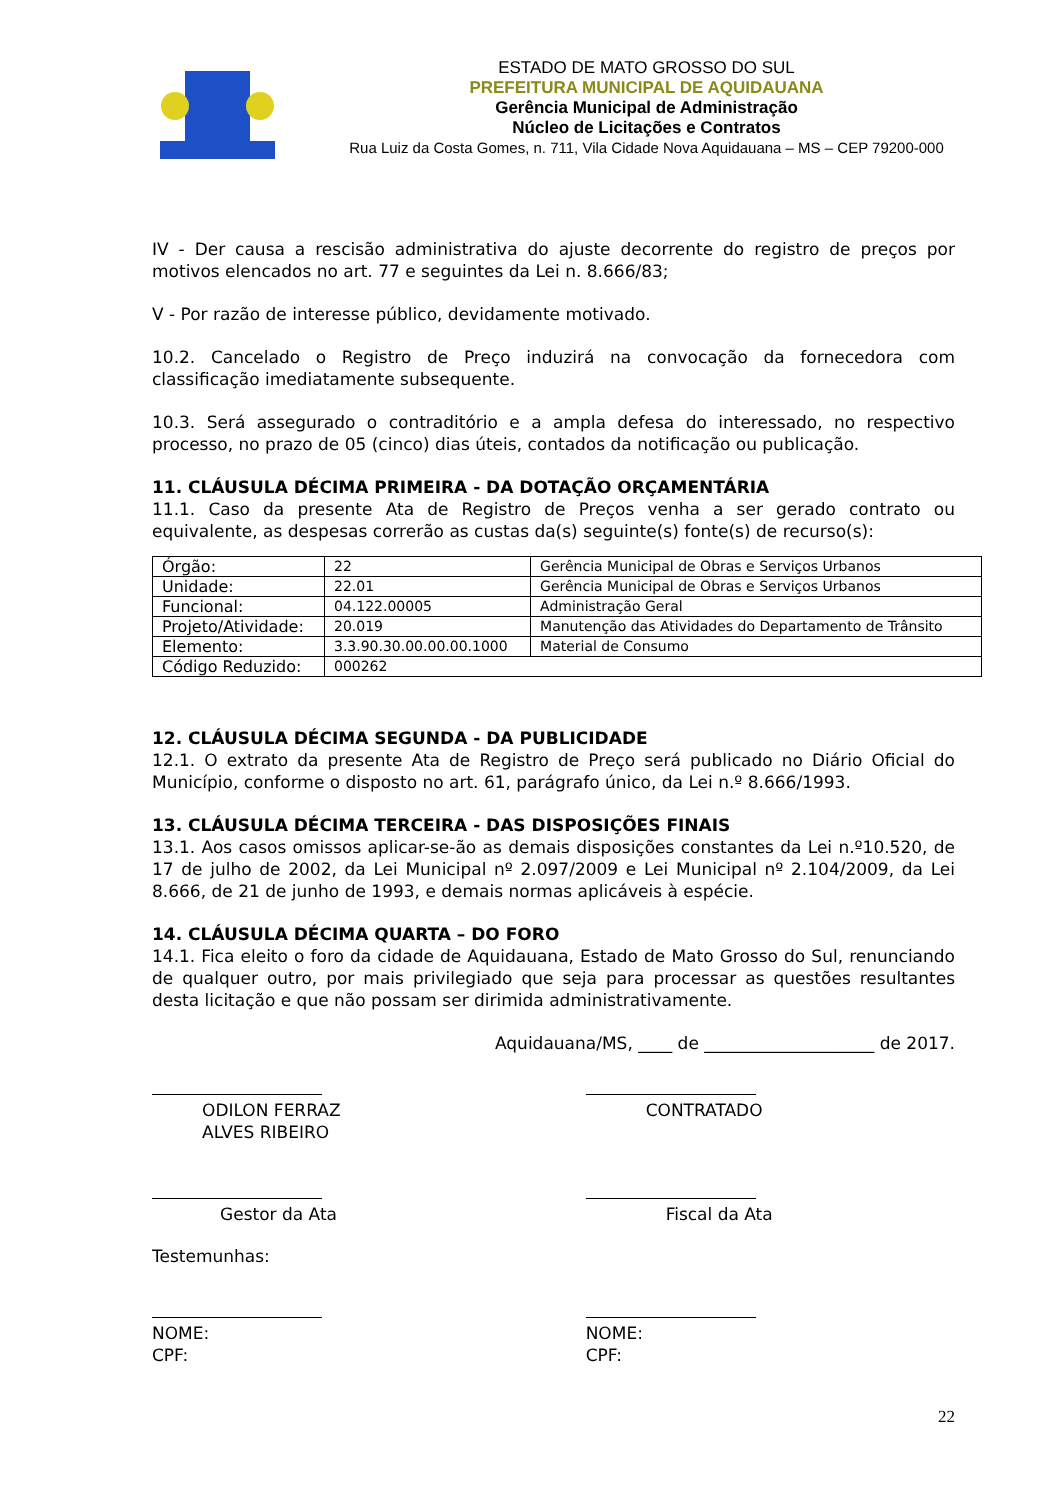ESTADO DE MATO GROSSO DO SUL
PREFEITURA MUNICIPAL DE AQUIDAUANA
Gerência Municipal de Administração
Núcleo de Licitações e Contratos
Rua Luiz da Costa Gomes, n. 711, Vila Cidade Nova Aquidauana – MS – CEP 79200-000
IV - Der causa a rescisão administrativa do ajuste decorrente do registro de preços por motivos elencados no art. 77 e seguintes da Lei n. 8.666/83;
V - Por razão de interesse público, devidamente motivado.
10.2. Cancelado o Registro de Preço induzirá na convocação da fornecedora com classificação imediatamente subsequente.
10.3. Será assegurado o contraditório e a ampla defesa do interessado, no respectivo processo, no prazo de 05 (cinco) dias úteis, contados da notificação ou publicação.
11. CLÁUSULA DÉCIMA PRIMEIRA - DA DOTAÇÃO ORÇAMENTÁRIA
11.1. Caso da presente Ata de Registro de Preços venha a ser gerado contrato ou equivalente, as despesas correrão as custas da(s) seguinte(s) fonte(s) de recurso(s):
| Órgão: | 22 | Gerência Municipal de Obras e Serviços Urbanos |
| Unidade: | 22.01 | Gerência Municipal de Obras e Serviços Urbanos |
| Funcional: | 04.122.00005 | Administração Geral |
| Projeto/Atividade: | 20.019 | Manutenção das Atividades do Departamento de Trânsito |
| Elemento: | 3.3.90.30.00.00.00.1000 | Material de Consumo |
| Código Reduzido: | 000262 | |
12. CLÁUSULA DÉCIMA SEGUNDA - DA PUBLICIDADE
12.1. O extrato da presente Ata de Registro de Preço será publicado no Diário Oficial do Município, conforme o disposto no art. 61, parágrafo único, da Lei n.º 8.666/1993.
13. CLÁUSULA DÉCIMA TERCEIRA - DAS DISPOSIÇÕES FINAIS
13.1. Aos casos omissos aplicar-se-ão as demais disposições constantes da Lei n.º10.520, de 17 de julho de 2002, da Lei Municipal nº 2.097/2009 e Lei Municipal nº 2.104/2009, da Lei 8.666, de 21 de junho de 1993, e demais normas aplicáveis à espécie.
14. CLÁUSULA DÉCIMA QUARTA – DO FORO
14.1. Fica eleito o foro da cidade de Aquidauana, Estado de Mato Grosso do Sul, renunciando de qualquer outro, por mais privilegiado que seja para processar as questões resultantes desta licitação e que não possam ser dirimida administrativamente.
Aquidauana/MS, ____ de ____________________ de 2017.
ODILON FERRAZ ALVES RIBEIRO CONTRATADO
Gestor da Ata Fiscal da Ata
Testemunhas:
NOME:
CPF:
NOME:
CPF:
22